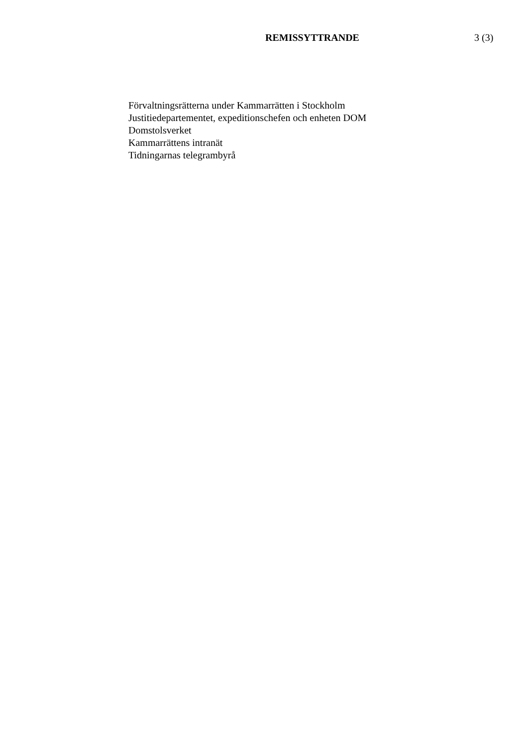REMISSYTTRANDE 3 (3)
Förvaltningsrätterna under Kammarrätten i Stockholm
Justitiedepartementet, expeditionschefen och enheten DOM
Domstolsverket
Kammarrättens intranät
Tidningarnas telegrambyrå